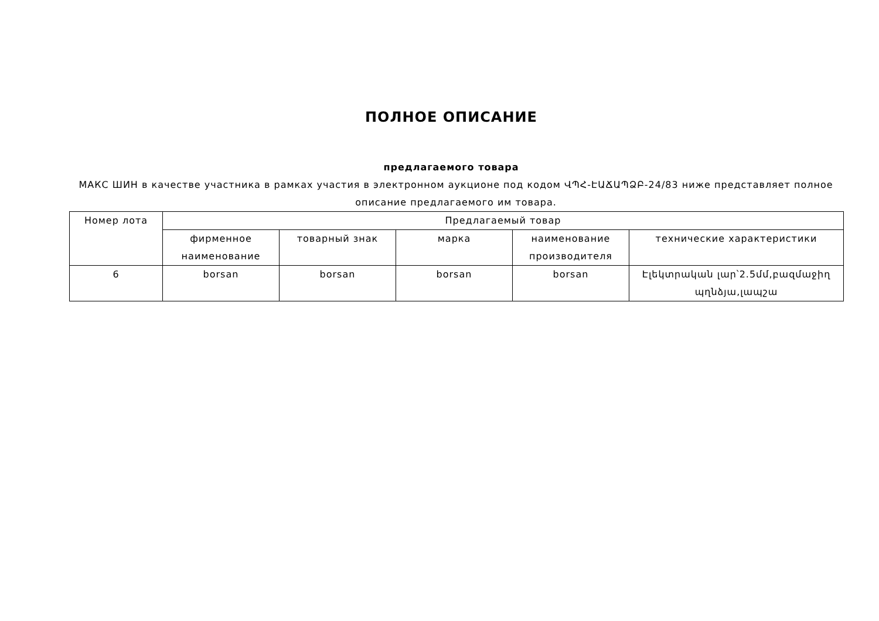ПОЛНОЕ ОПИСАНИЕ
предлагаемого товара
МАКС ШИН в качестве участника в рамках участия в электронном аукционе под кодом ՎՊՀ-ԷԱՃԱՊՁԲ-24/83 ниже представляет полное описание предлагаемого им товара.
| Номер лота | Предлагаемый товар | | | | |
| --- | --- | --- | --- | --- | --- |
| | фирменное наименование | товарный знак | марка | наименование производителя | технические характеристики |
| 6 | borsan | borsan | borsan | borsan | Էլեկտրական լար՝2.5մմ,բազմաջիղ պղնձյա,լապշա |